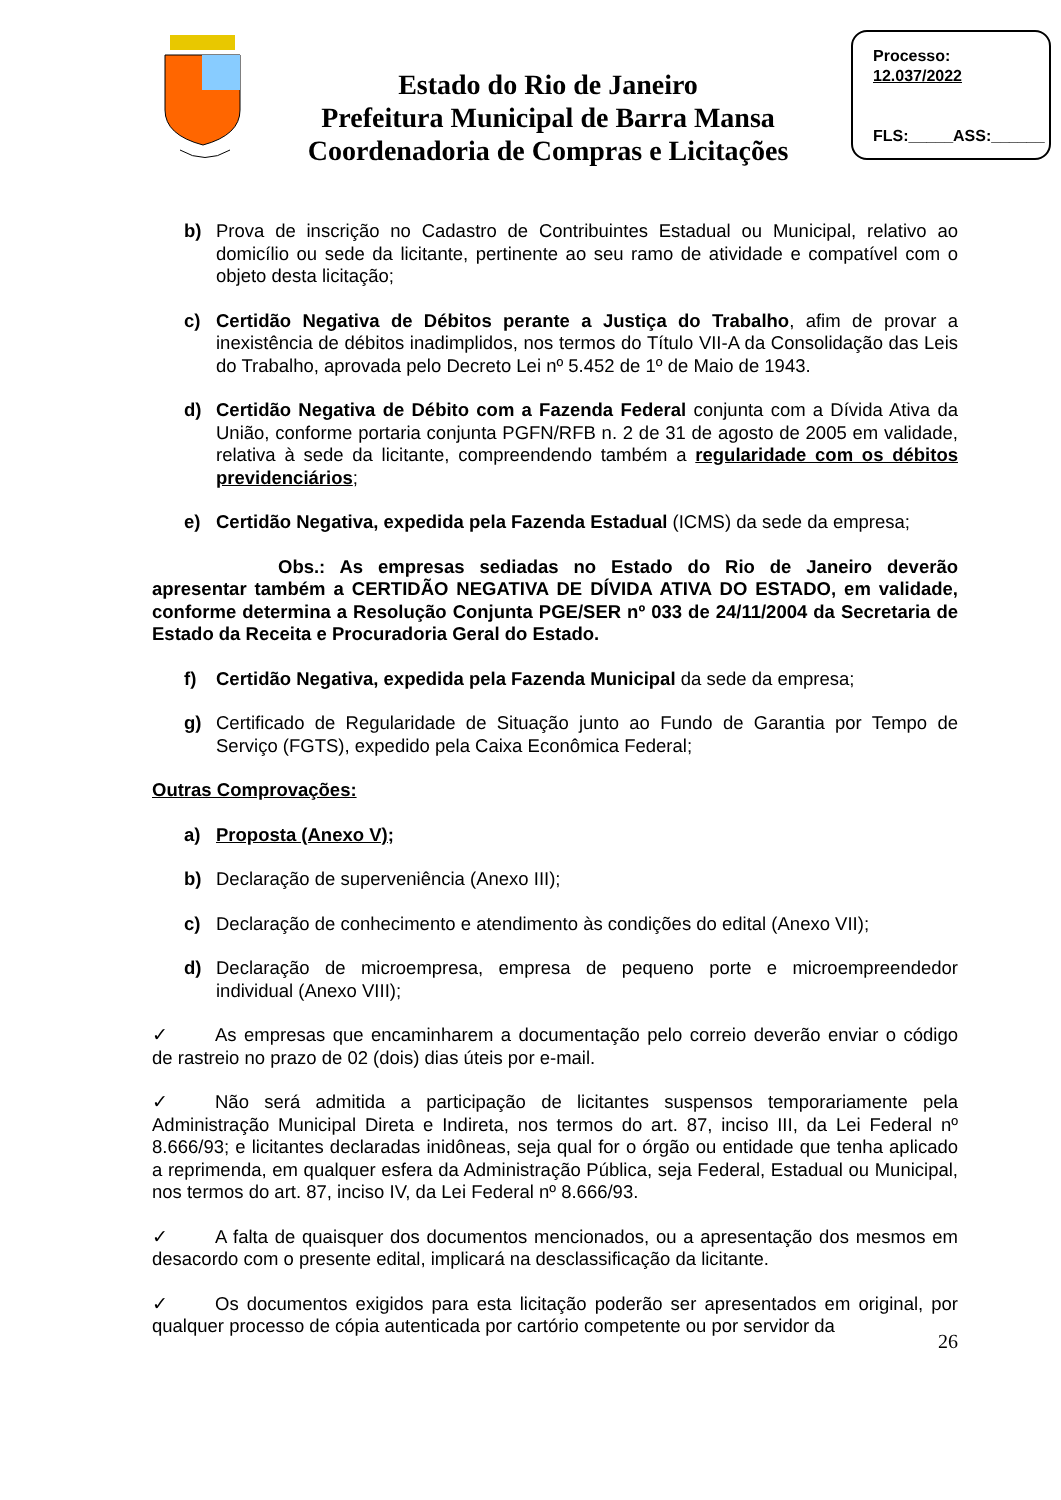Estado do Rio de Janeiro
Prefeitura Municipal de Barra Mansa
Coordenadoria de Compras e Licitações
Processo:
12.037/2022
FLS:_____ASS:______
b) Prova de inscrição no Cadastro de Contribuintes Estadual ou Municipal, relativo ao domicílio ou sede da licitante, pertinente ao seu ramo de atividade e compatível com o objeto desta licitação;
c) Certidão Negativa de Débitos perante a Justiça do Trabalho, afim de provar a inexistência de débitos inadimplidos, nos termos do Título VII-A da Consolidação das Leis do Trabalho, aprovada pelo Decreto Lei nº 5.452 de 1º de Maio de 1943.
d) Certidão Negativa de Débito com a Fazenda Federal conjunta com a Dívida Ativa da União, conforme portaria conjunta PGFN/RFB n. 2 de 31 de agosto de 2005 em validade, relativa à sede da licitante, compreendendo também a regularidade com os débitos previdenciários;
e) Certidão Negativa, expedida pela Fazenda Estadual (ICMS) da sede da empresa;
Obs.: As empresas sediadas no Estado do Rio de Janeiro deverão apresentar também a CERTIDÃO NEGATIVA DE DÍVIDA ATIVA DO ESTADO, em validade, conforme determina a Resolução Conjunta PGE/SER nº 033 de 24/11/2004 da Secretaria de Estado da Receita e Procuradoria Geral do Estado.
f) Certidão Negativa, expedida pela Fazenda Municipal da sede da empresa;
g) Certificado de Regularidade de Situação junto ao Fundo de Garantia por Tempo de Serviço (FGTS), expedido pela Caixa Econômica Federal;
Outras Comprovações:
a) Proposta (Anexo V);
b) Declaração de superveniência (Anexo III);
c) Declaração de conhecimento e atendimento às condições do edital (Anexo VII);
d) Declaração de microempresa, empresa de pequeno porte e microempreendedor individual (Anexo VIII);
✓ As empresas que encaminharem a documentação pelo correio deverão enviar o código de rastreio no prazo de 02 (dois) dias úteis por e-mail.
✓ Não será admitida a participação de licitantes suspensos temporariamente pela Administração Municipal Direta e Indireta, nos termos do art. 87, inciso III, da Lei Federal nº 8.666/93; e licitantes declaradas inidôneas, seja qual for o órgão ou entidade que tenha aplicado a reprimenda, em qualquer esfera da Administração Pública, seja Federal, Estadual ou Municipal, nos termos do art. 87, inciso IV, da Lei Federal nº 8.666/93.
✓ A falta de quaisquer dos documentos mencionados, ou a apresentação dos mesmos em desacordo com o presente edital, implicará na desclassificação da licitante.
✓ Os documentos exigidos para esta licitação poderão ser apresentados em original, por qualquer processo de cópia autenticada por cartório competente ou por servidor da
26